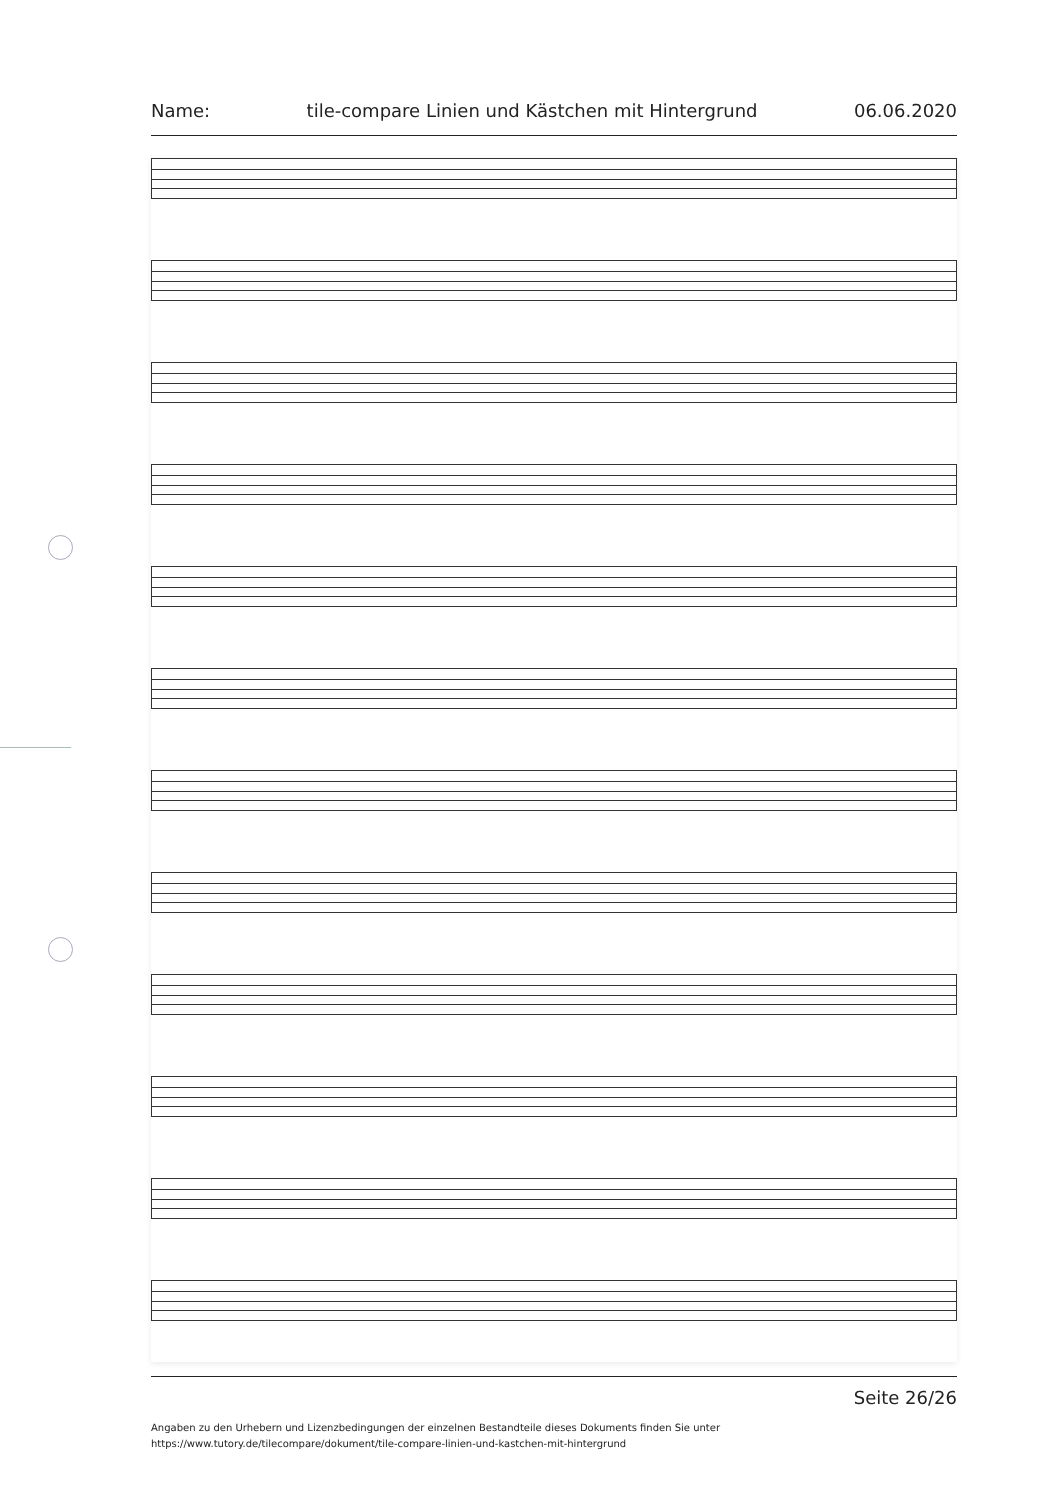Name: tile-compare Linien und Kästchen mit Hintergrund 06.06.2020
Seite 26/26
Angaben zu den Urhebern und Lizenzbedingungen der einzelnen Bestandteile dieses Dokuments finden Sie unter
https://www.tutory.de/tilecompare/dokument/tile-compare-linien-und-kastchen-mit-hintergrund